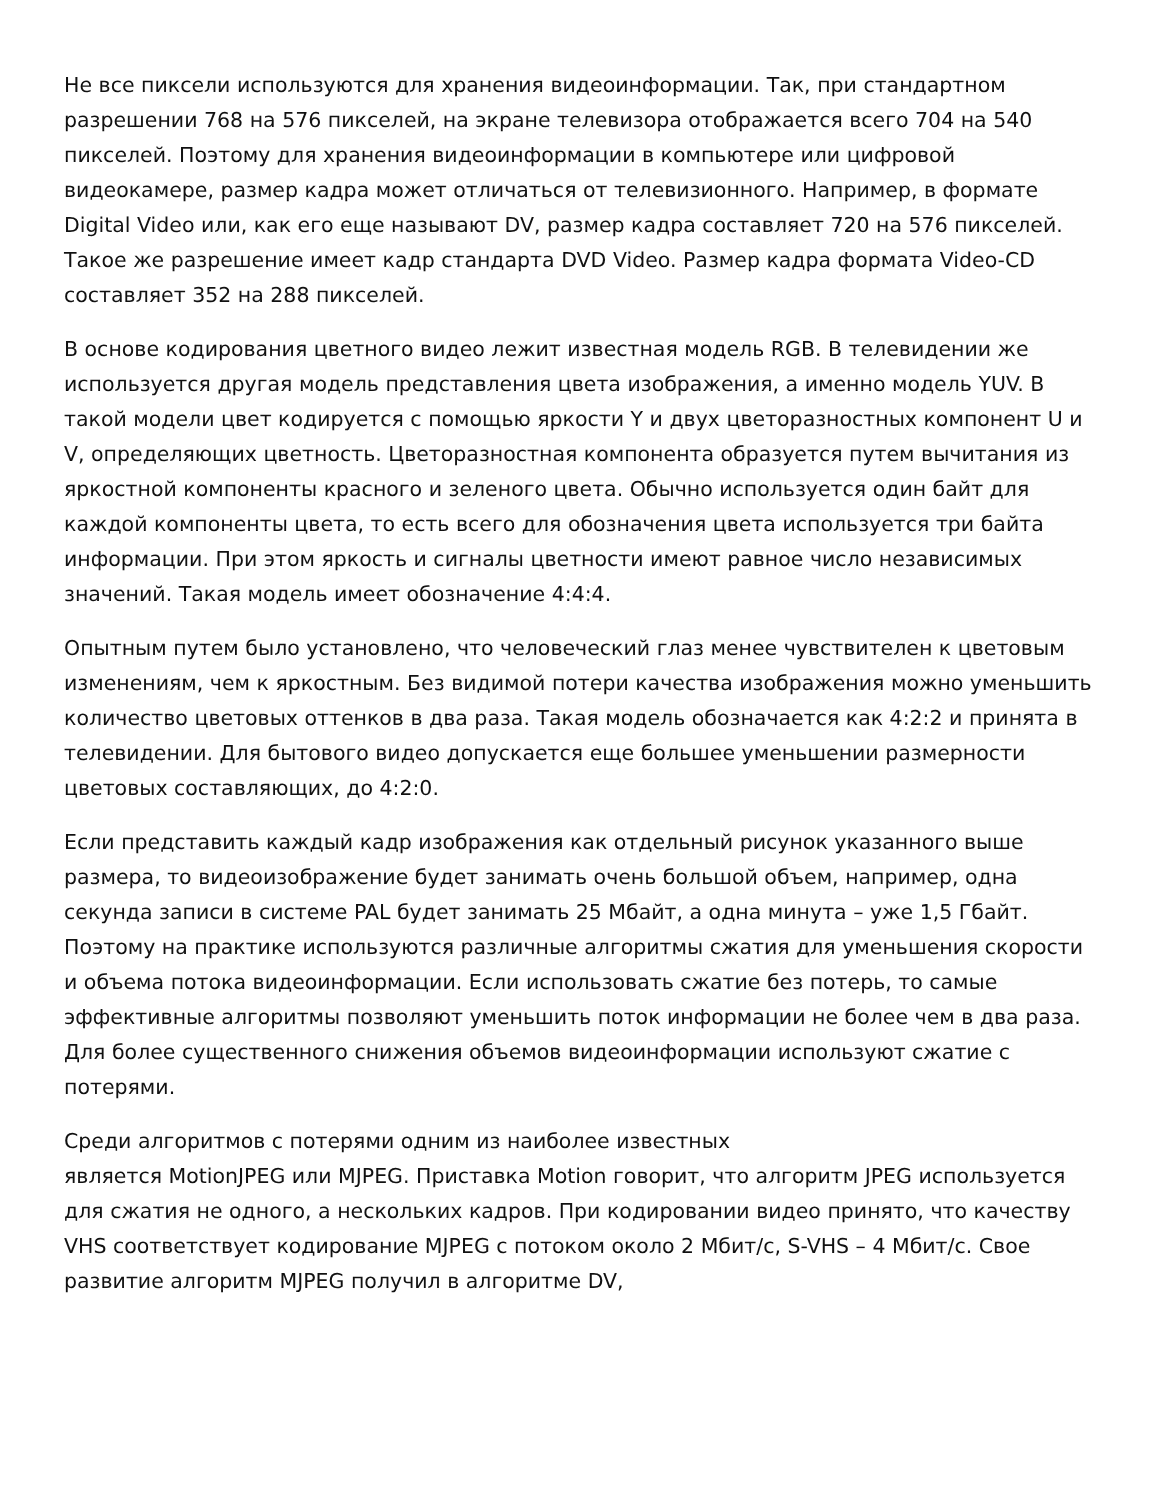Не все пиксели используются для хранения видеоинформации. Так, при стандартном разрешении 768 на 576 пикселей, на экране телевизора отображается всего 704 на 540 пикселей. Поэтому для хранения видеоинформации в компьютере или цифровой видеокамере, размер кадра может отличаться от телевизионного. Например, в формате Digital Video или, как его еще называют DV, размер кадра составляет 720 на 576 пикселей. Такое же разрешение имеет кадр стандарта DVD Video. Размер кадра формата Video-CD составляет 352 на 288 пикселей.
В основе кодирования цветного видео лежит известная модель RGB. В телевидении же используется другая модель представления цвета изображения, а именно модель YUV. В такой модели цвет кодируется с помощью яркости Y и двух цветоразностных компонент U и V, определяющих цветность. Цветоразностная компонента образуется путем вычитания из яркостной компоненты красного и зеленого цвета. Обычно используется один байт для каждой компоненты цвета, то есть всего для обозначения цвета используется три байта информации. При этом яркость и сигналы цветности имеют равное число независимых значений. Такая модель имеет обозначение 4:4:4.
Опытным путем было установлено, что человеческий глаз менее чувствителен к цветовым изменениям, чем к яркостным. Без видимой потери качества изображения можно уменьшить количество цветовых оттенков в два раза. Такая модель обозначается как 4:2:2 и принята в телевидении. Для бытового видео допускается еще большее уменьшении размерности цветовых составляющих, до 4:2:0.
Если представить каждый кадр изображения как отдельный рисунок указанного выше размера, то видеоизображение будет занимать очень большой объем, например, одна секунда записи в системе PAL будет занимать 25 Мбайт, а одна минута – уже 1,5 Гбайт. Поэтому на практике используются различные алгоритмы сжатия для уменьшения скорости и объема потока видеоинформации. Если использовать сжатие без потерь, то самые эффективные алгоритмы позволяют уменьшить поток информации не более чем в два раза. Для более существенного снижения объемов видеоинформации используют сжатие с потерями.
Среди алгоритмов с потерями одним из наиболее известных
является MotionJPEG или MJPEG. Приставка Motion говорит, что алгоритм JPEG используется для сжатия не одного, а нескольких кадров. При кодировании видео принято, что качеству VHS соответствует кодирование MJPEG с потоком около 2 Мбит/с, S-VHS – 4 Мбит/с. Свое развитие алгоритм MJPEG получил в алгоритме DV,